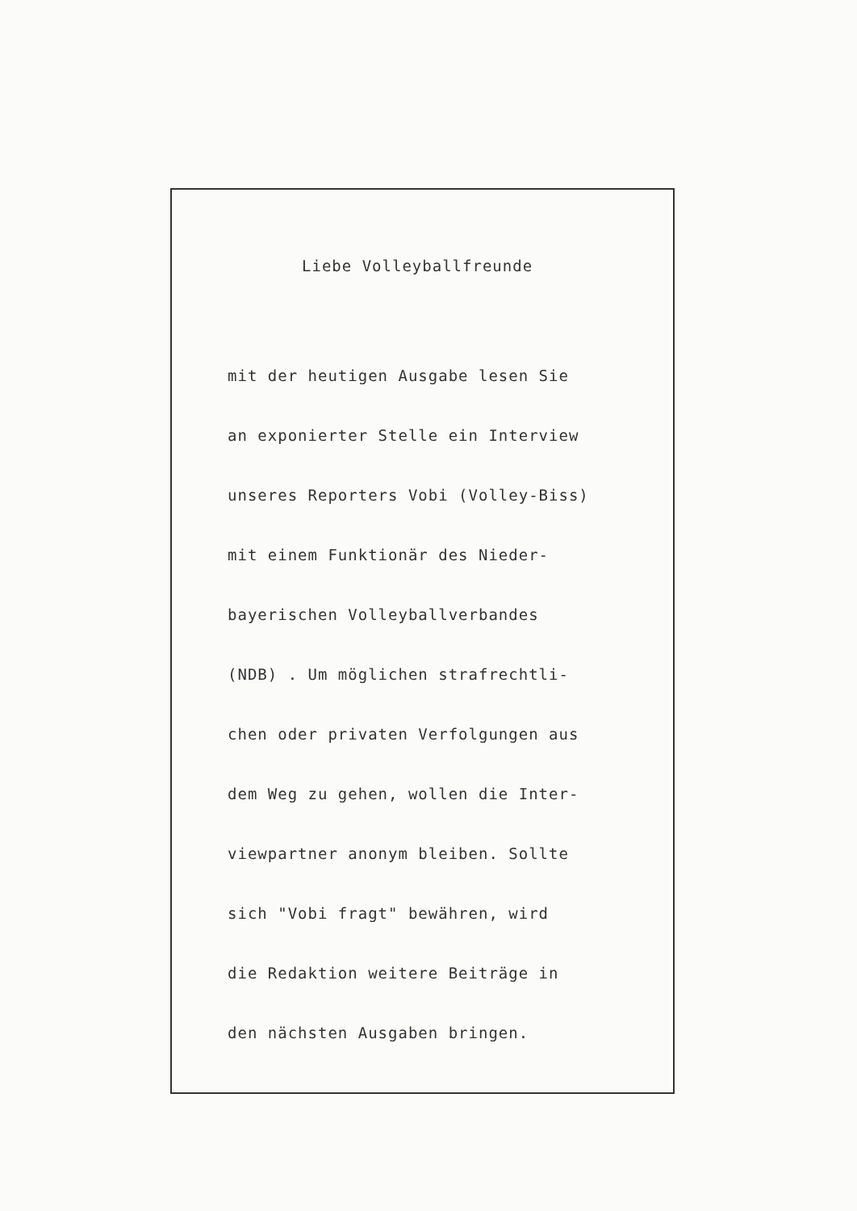Liebe Volleyballfreunde
mit der heutigen Ausgabe lesen Sie
an exponierter Stelle ein Interview
unseres Reporters Vobi (Volley-Biss)
mit einem Funktionär des Nieder-
bayerischen Volleyballverbandes
(NDB) . Um möglichen strafrechtli-
chen oder privaten Verfolgungen aus
dem Weg zu gehen, wollen die Inter-
viewpartner anonym bleiben. Sollte
sich "Vobi fragt" bewähren, wird
die Redaktion weitere Beiträge in
den nächsten Ausgaben bringen.